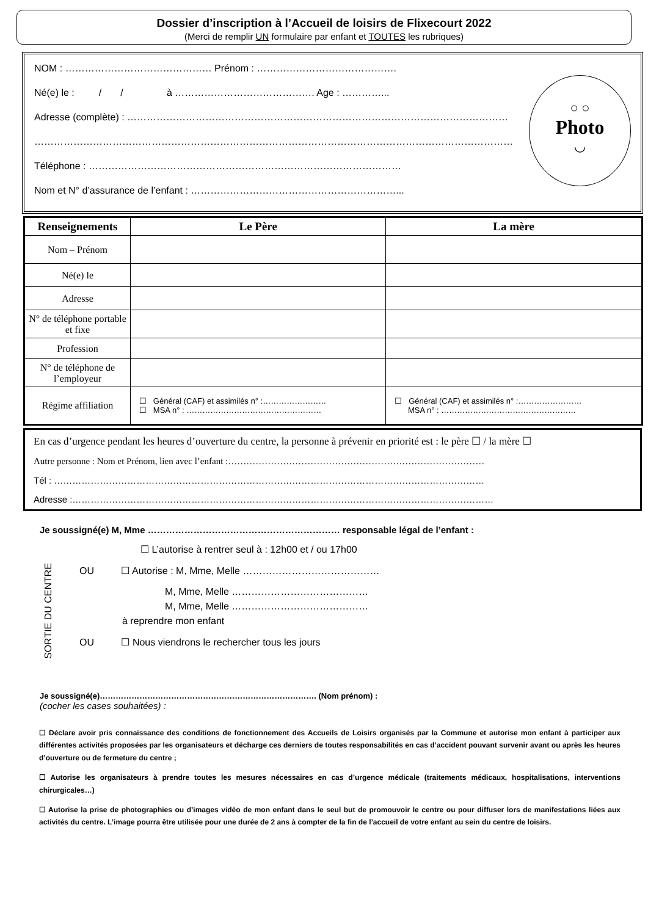Dossier d’inscription à l’Accueil de loisirs de Flixecourt 2022
(Merci de remplir UN formulaire par enfant et TOUTES les rubriques)
NOM : ……………………………………… Prénom : …………………………………….
Né(e) le : / / à ……………………………………. Age : …………...
Adresse (complète) : ………………………………………………………………………………………………………
…………………………………………………………………………………………………………………………………
Téléphone : ……………………………………………………………………………………
Nom et N° d’assurance de l’enfant : ………………………………………………………...
○ ○
Photo
◡
| Renseignements | Le Père | La mère |
| --- | --- | --- |
| Nom – Prénom | | |
| Né(e) le | | |
| Adresse | | |
| N° de téléphone portable et fixe | | |
| Profession | | |
| N° de téléphone de l’employeur | | |
| Régime affiliation | ☐ Général (CAF) et assimilés n° :…………………… ☐ MSA n° : …………………………………………… | ☐ Général (CAF) et assimilés n° :…………………… MSA n° : …………………………………………… |
En cas d’urgence pendant les heures d’ouverture du centre, la personne à prévenir en priorité est : le père ☐ / la mère ☐
Autre personne : Nom et Prénom, lien avec l’enfant :…………………………………………………………………………
Tél : ……………………………………………………………………………………………………………………………
Adresse :…………………………………………………………………………………………………………………………
Je soussigné(e) M, Mme ……………………………………………………… responsable légal de l’enfant :
SORTIE DU CENTRE
☐ L’autorise à rentrer seul à : 12h00 et / ou 17h00
OU ☐ Autorise : M, Mme, Melle ……………………………………
M, Mme, Melle ……………………………………
M, Mme, Melle ……………………………………
à reprendre mon enfant
OU ☐ Nous viendrons le rechercher tous les jours
Je soussigné(e)………………………………………………………………………. (Nom prénom) :
(cocher les cases souhaitées) :
☐ Déclare avoir pris connaissance des conditions de fonctionnement des Accueils de Loisirs organisés par la Commune et autorise mon enfant à participer aux différentes activités proposées par les organisateurs et décharge ces derniers de toutes responsabilités en cas d’accident pouvant survenir avant ou après les heures d’ouverture ou de fermeture du centre ;
☐ Autorise les organisateurs à prendre toutes les mesures nécessaires en cas d’urgence médicale (traitements médicaux, hospitalisations, interventions chirurgicales…)
☐ Autorise la prise de photographies ou d’images vidéo de mon enfant dans le seul but de promouvoir le centre ou pour diffuser lors de manifestations liées aux activités du centre. L’image pourra être utilisée pour une durée de 2 ans à compter de la fin de l’accueil de votre enfant au sein du centre de loisirs.